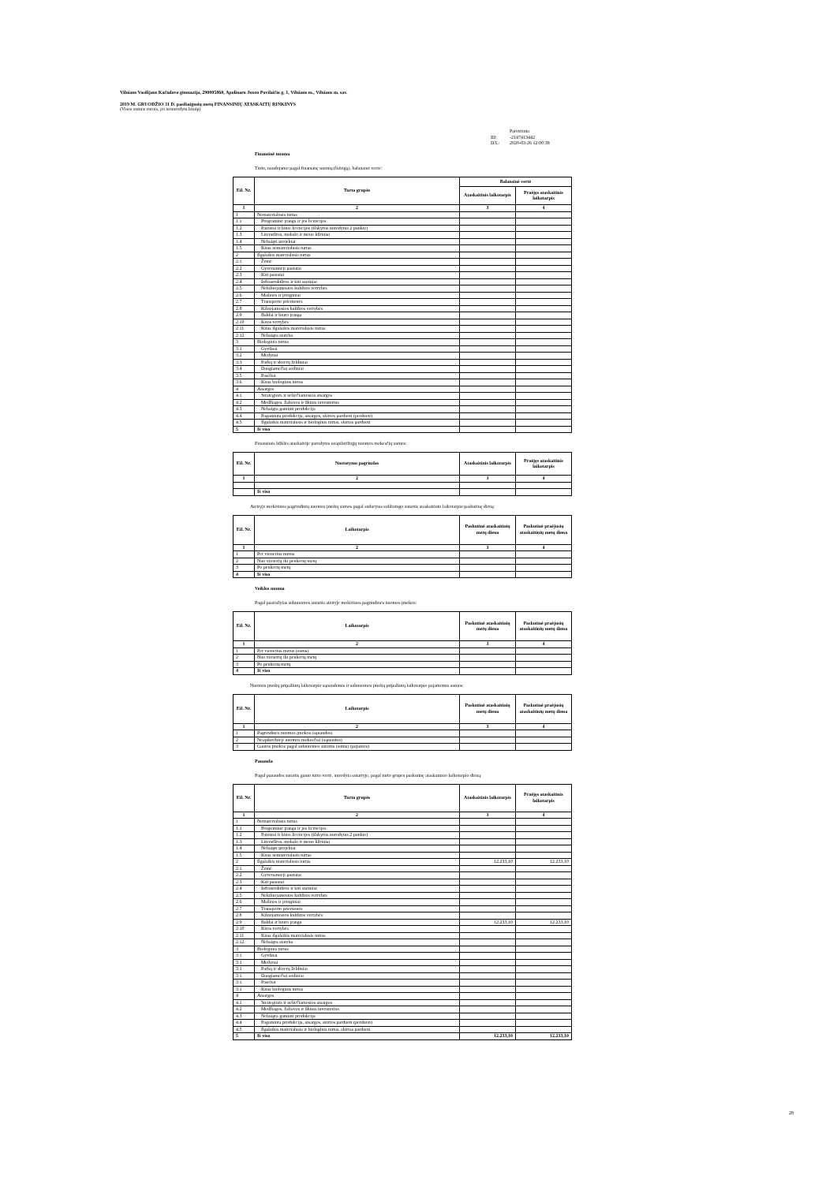Vilniaus Vasilijaus Kačialovo gimnazija, 290005860, Apolinaro Juozo Povilaičio g. 1, Vilniaus m., Vilniaus m. sav.
2019 M. GRUODŽIO 31 D. pasibaigusių metų FINANSINIŲ ATASKAITŲ RINKINYS
(Visos sumos eurais, jei nenurodyta kitaip)
| | Patvirtinta |
| ID: | -2147413442 |
| D/L: | 2020-03-26 12:00:38 |
Finansinė nuoma
Turto, naudojamo pagal finansinę nuomą (lizingą), balansinė vertė:
| Eil. Nr. | Turto grupės | Balansinė vertė | |
| --- | --- | --- | --- |
| | | Ataskaitinis laikotarpis | Praėjęs ataskaitinis laikotarpis |
| 1 | 2 | 3 | 4 |
| 1 | Nematerialusis turtas | | |
| 1.1 | Programinė įranga ir jos licencijos | | |
| 1.2 | Patentai ir kitos licencijos (išskyrus nurodytus 2 punkte) | | |
| 1.3 | Literatūros, mokslo ir meno kūriniai | | |
| 1.4 | Nebaigti projektai | | |
| 1.5 | Kitas nematerialusis turtas | | |
| 2 | Ilgalaikis materialusis turtas | | |
| 2.1 | Žemė | | |
| 2.2 | Gyvenamieji pastatai | | |
| 2.3 | Kiti pastatai | | |
| 2.4 | Infrastruktūros ir kiti statiniai | | |
| 2.5 | Nekilnojamosios kultūros vertybės | | |
| 2.6 | Mašinos ir įrenginiai | | |
| 2.7 | Transporto priemonės | | |
| 2.8 | Kilnojamosios kultūros vertybės | | |
| 2.9 | Baldai ir biuro įranga | | |
| 2.10 | Kitos vertybės | | |
| 2.11 | Kitas ilgalaikis materialusis turtas | | |
| 2.12 | Nebaigta statyba | | |
| 3 | Biologinis turtas | | |
| 3.1 | Gyvūnai | | |
| 3.2 | Medynai | | |
| 3.3 | Parkų ir skverų želdiniai | | |
| 3.4 | Daugiamečiai sodiniai | | |
| 3.5 | Pasėliai | | |
| 3.6 | Kitas biologinis turtas | | |
| 4 | Atsargos | | |
| 4.1 | Strateginės ir neliečiamosios atsargos | | |
| 4.2 | Medžiagos, žaliavos ir ūkinis inventorius | | |
| 4.3 | Nebaigta gaminti produkcija | | |
| 4.4 | Pagaminta produkcija, atsargos, skirtos parduoti (perduoti) | | |
| 4.5 | Ilgalaikis materialusis ir biologinis turtas, skirtas parduoti | | |
| 5 | Iš viso | | |
Finansinės būklės ataskaitoje parodytos neapibrėžtųjų nuomos mokesčių sumos:
| Eil. Nr. | Nustatymo pagrindas | Ataskaitinis laikotarpis | Praėjęs ataskaitinis laikotarpis |
| --- | --- | --- | --- |
| 1 | 2 | 3 | 4 |
| | Iš viso | | |
Ateityje mokėtinos pagrindinių nuomos įmokų sumos pagal sudarytas sublizingo sutartis ataskaitinio laikotarpio paskutinę dieną:
| Eil. Nr. | Laikotarpis | Paskutinė ataskaitinių metų diena | Paskutinė praėjusių ataskaitinių metų diena |
| --- | --- | --- | --- |
| 1 | 2 | 3 | 4 |
| 1 | Per vienerius metus | | |
| 2 | Nuo vienerių iki penkerių metų | | |
| 3 | Po penkerių metų | | |
| 4 | Iš viso | | |
Veiklos nuoma
Pagal pasirašytas subnuomos sutartis ateityje mokėtinos pagrindinės nuomos įmokos:
| Eil. Nr. | Laikotarpis | Paskutinė ataskaitinių metų diena | Paskutinė praėjusių ataskaitinių metų diena |
| --- | --- | --- | --- |
| 1 | 2 | 3 | 4 |
| 1 | Per vienerius metus (suma) | | |
| 2 | Nuo vienerių iki penkerių metų | | |
| 3 | Po penkerių metų | | |
| 4 | Iš viso | | |
Nuomos įmokų pripažintų laikotarpio sąnaudomis ir subnuomos įmokų pripažintų laikotarpio pajamomis sumos:
| Eil. Nr. | Laikotarpis | Paskutinė ataskaitinių metų diena | Paskutinė praėjusių ataskaitinių metų diena |
| --- | --- | --- | --- |
| 1 | 2 | 3 | 4 |
| 1 | Pagrindinės nuomos įmokos (sąnaudos) | | |
| 2 | Neapibrėžtieji nuomos mokesčiai (sąnaudos) | | |
| 3 | Gautos įmokos pagal subnuomos sutartis (suma) (pajamos) | | |
Panauda
Pagal panaudos sutartis gauto turto vertė, nurodyta sutartyje, pagal turto grupes paskutinę ataskaitinio laikotarpio dieną:
| Eil. Nr. | Turto grupės | Ataskaitinis laikotarpis | Praėjęs ataskaitinis laikotarpis |
| --- | --- | --- | --- |
| 1 | 2 | 3 | 4 |
| 1 | Nematerialusis turtas | | |
| 1.1 | Programinė įranga ir jos licencijos | | |
| 1.2 | Patentai ir kitos licencijos (išskyrus nurodytus 2 punkte) | | |
| 1.3 | Literatūros, mokslo ir meno kūriniai | | |
| 1.4 | Nebaigti projektai | | |
| 1.5 | Kitas nematerialusis turtas | | |
| 2 | Ilgalaikis materialusis turtas | 12.233,10 | 12.233,10 |
| 2.1 | Žemė | | |
| 2.2 | Gyvenamieji pastatai | | |
| 2.3 | Kiti pastatai | | |
| 2.4 | Infrastruktūros ir kiti statiniai | | |
| 2.5 | Nekilnojamosios kultūros vertybės | | |
| 2.6 | Mašinos ir įrenginiai | | |
| 2.7 | Transporto priemonės | | |
| 2.8 | Kilnojamosios kultūros vertybės | | |
| 2.9 | Baldai ir biuro įranga | 12.233,10 | 12.233,10 |
| 2.10 | Kitos vertybės | | |
| 2.11 | Kitas ilgalaikis materialusis turtas | | |
| 2.12 | Nebaigta statyba | | |
| 3 | Biologinis turtas | | |
| 3.1 | Gyvūnai | | |
| 3.1 | Medynai | | |
| 3.1 | Parkų ir skverų želdiniai | | |
| 3.1 | Daugiamečiai sodiniai | | |
| 3.1 | Pasėliai | | |
| 3.1 | Kitas biologinis turtas | | |
| 4 | Atsargos | | |
| 4.1 | Strateginės ir neliečiamosios atsargos | | |
| 4.2 | Medžiagos, žaliavos ir ūkinis inventorius | | |
| 4.3 | Nebaigta gaminti produkcija | | |
| 4.4 | Pagaminta produkcija, atsargos, skirtos parduoti (perduoti) | | |
| 4.5 | Ilgalaikis materialusis ir biologinis turtas, skirtas parduoti | | |
| 5 | Iš viso | 12.233,10 | 12.233,10 |
28